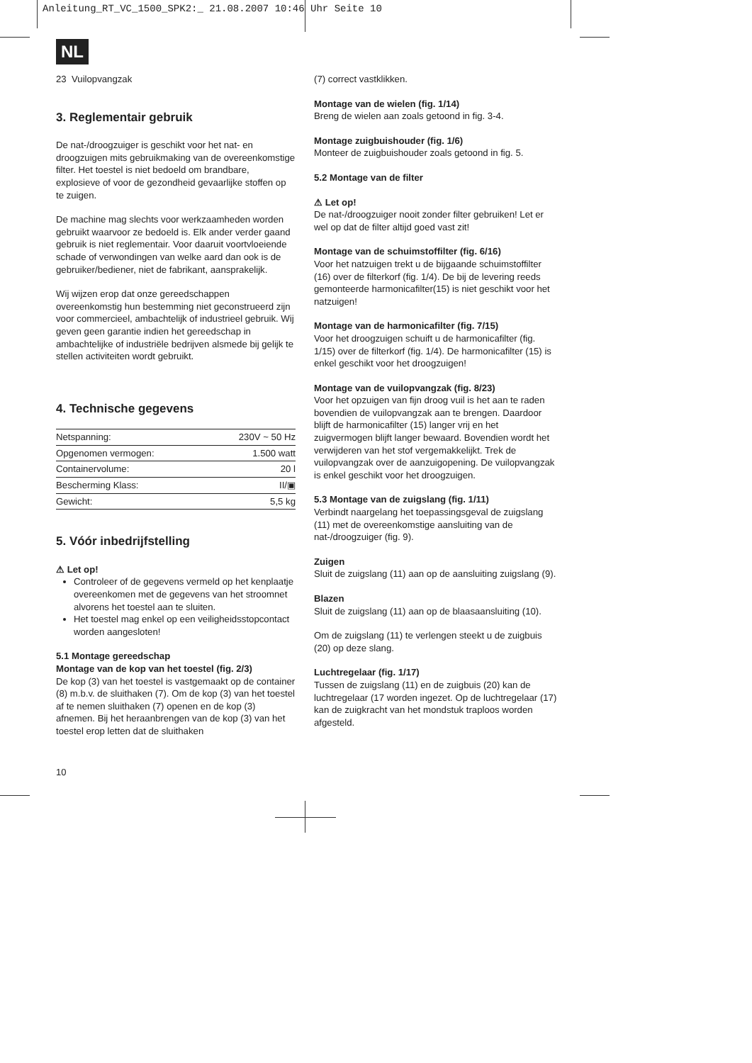Anleitung_RT_VC_1500_SPK2:_ 21.08.2007 10:46 Uhr Seite 10
NL
23 Vuilopvangzak
3. Reglementair gebruik
De nat-/droogzuiger is geschikt voor het nat- en droogzuigen mits gebruikmaking van de overeenkomstige filter. Het toestel is niet bedoeld om brandbare, explosieve of voor de gezondheid gevaarlijke stoffen op te zuigen.
De machine mag slechts voor werkzaamheden worden gebruikt waarvoor ze bedoeld is. Elk ander verder gaand gebruik is niet reglementair. Voor daaruit voortvloeiende schade of verwondingen van welke aard dan ook is de gebruiker/bediener, niet de fabrikant, aansprakelijk.
Wij wijzen erop dat onze gereedschappen overeenkomstig hun bestemming niet geconstrueerd zijn voor commercieel, ambachtelijk of industrieel gebruik. Wij geven geen garantie indien het gereedschap in ambachtelijke of industriële bedrijven alsmede bij gelijk te stellen activiteiten wordt gebruikt.
4. Technische gegevens
| Netspanning: | 230V ~ 50 Hz |
| Opgenomen vermogen: | 1.500 watt |
| Containervolume: | 20 l |
| Bescherming Klass: | II/▣ |
| Gewicht: | 5,5 kg |
5. Vóór inbedrijfstelling
⚠ Let op!
Controleer of de gegevens vermeld op het kenplaatje overeenkomen met de gegevens van het stroomnet alvorens het toestel aan te sluiten.
Het toestel mag enkel op een veiligheidsstopcontact worden aangesloten!
5.1 Montage gereedschap
Montage van de kop van het toestel (fig. 2/3)
De kop (3) van het toestel is vastgemaakt op de container (8) m.b.v. de sluithaken (7). Om de kop (3) van het toestel af te nemen sluithaken (7) openen en de kop (3) afnemen. Bij het heraanbrengen van de kop (3) van het toestel erop letten dat de sluithaken
(7) correct vastklikken.
Montage van de wielen (fig. 1/14)
Breng de wielen aan zoals getoond in fig. 3-4.
Montage zuigbuishouder (fig. 1/6)
Monteer de zuigbuishouder zoals getoond in fig. 5.
5.2 Montage van de filter
⚠ Let op!
De nat-/droogzuiger nooit zonder filter gebruiken! Let er wel op dat de filter altijd goed vast zit!
Montage van de schuimstoffilter (fig. 6/16)
Voor het natzuigen trekt u de bijgaande schuimstoffilter (16) over de filterkorf (fig. 1/4). De bij de levering reeds gemonteerde harmonicafilter(15) is niet geschikt voor het natzuigen!
Montage van de harmonicafilter (fig. 7/15)
Voor het droogzuigen schuift u de harmonicafilter (fig. 1/15) over de filterkorf (fig. 1/4). De harmonicafilter (15) is enkel geschikt voor het droogzuigen!
Montage van de vuilopvangzak (fig. 8/23)
Voor het opzuigen van fijn droog vuil is het aan te raden bovendien de vuilopvangzak aan te brengen. Daardoor blijft de harmonicafilter (15) langer vrij en het zuigvermogen blijft langer bewaard. Bovendien wordt het verwijderen van het stof vergemakkelijkt. Trek de vuilopvangzak over de aanzuigopening. De vuilopvangzak is enkel geschikt voor het droogzuigen.
5.3 Montage van de zuigslang (fig. 1/11)
Verbindt naargelang het toepassingsgeval de zuigslang (11) met de overeenkomstige aansluiting van de nat-/droogzuiger (fig. 9).
Zuigen
Sluit de zuigslang (11) aan op de aansluiting zuigslang (9).
Blazen
Sluit de zuigslang (11) aan op de blaasaansluiting (10).
Om de zuigslang (11) te verlengen steekt u de zuigbuis (20) op deze slang.
Luchtregelaar (fig. 1/17)
Tussen de zuigslang (11) en de zuigbuis (20) kan de luchtregelaar (17 worden ingezet. Op de luchtregelaar (17) kan de zuigkracht van het mondstuk traploos worden afgesteld.
10